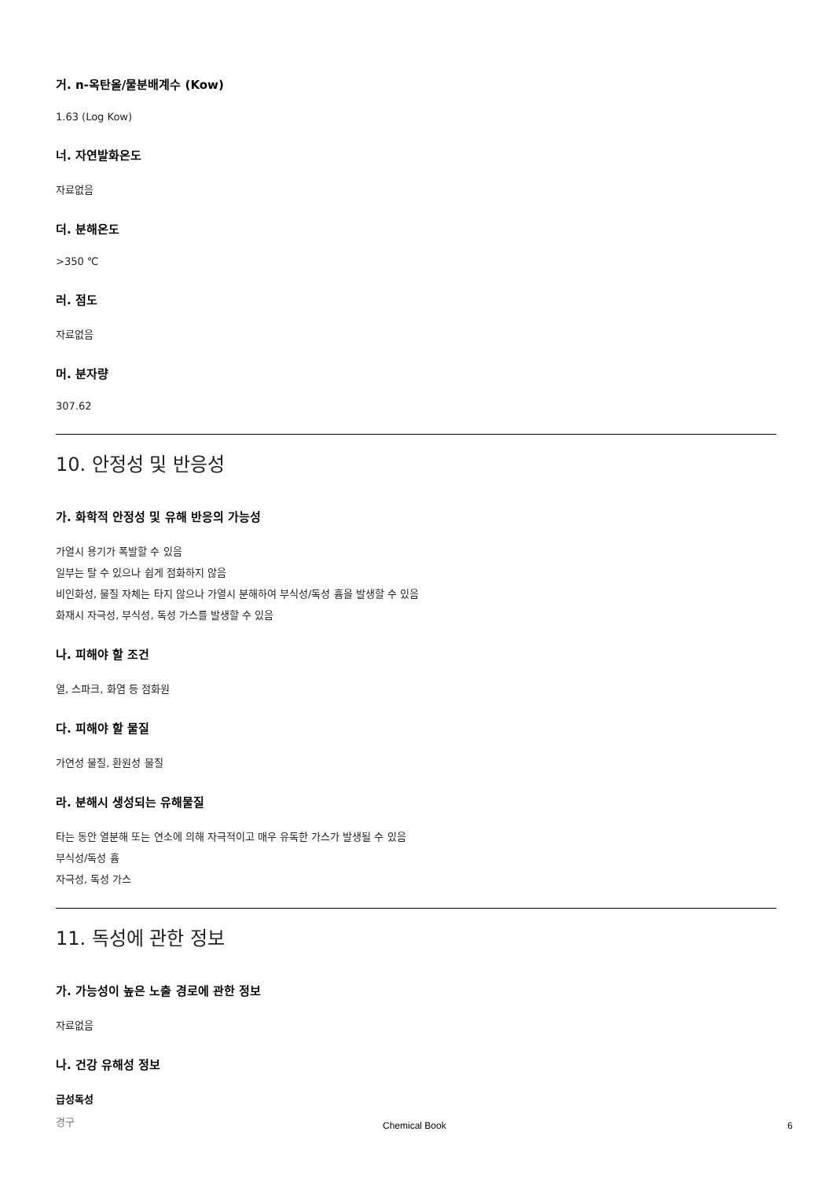거. n-옥탄올/물분배계수 (Kow)
1.63 (Log Kow)
너. 자연발화온도
자료없음
더. 분해온도
>350 ℃
러. 점도
자료없음
머. 분자량
307.62
10. 안정성 및 반응성
가. 화학적 안정성 및 유해 반응의 가능성
가열시 용기가 폭발할 수 있음
일부는 탈 수 있으나 쉽게 점화하지 않음
비인화성, 물질 자체는 타지 않으나 가열시 분해하여 부식성/독성 흄을 발생할 수 있음
화재시 자극성, 부식성, 독성 가스를 발생할 수 있음
나. 피해야 할 조건
열, 스파크, 화염 등 점화원
다. 피해야 할 물질
가연성 물질, 환원성 물질
라. 분해시 생성되는 유해물질
타는 동안 열분해 또는 연소에 의해 자극적이고 매우 유독한 가스가 발생될 수 있음
부식성/독성 흄
자극성, 독성 가스
11. 독성에 관한 정보
가. 가능성이 높은 노출 경로에 관한 정보
자료없음
나. 건강 유해성 정보
급성독성
경구
Chemical Book 6